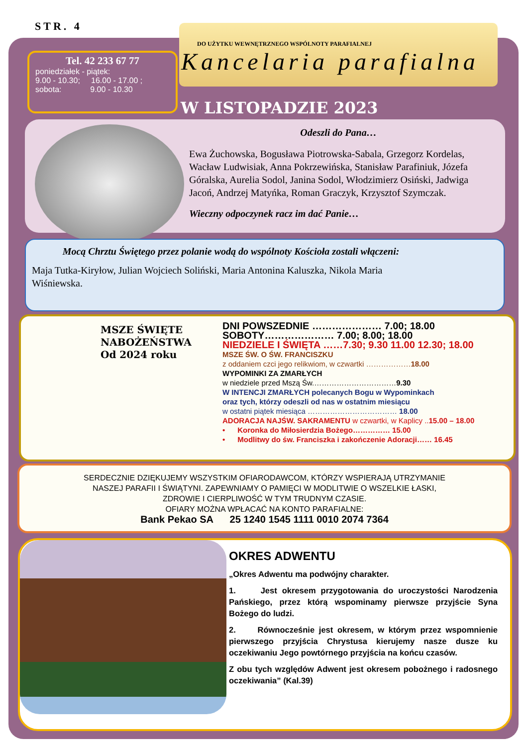STR. 4
Tel. 42 233 67 77
poniedziałek - piątek:
9.00 - 10.30; 16.00 - 17.00 ;
sobota: 9.00 - 10.30
DO UŻYTKU WEWNĘTRZNEGO WSPÓLNOTY PARAFIALNEJ
Kancelaria parafialna
W LISTOPADZIE 2023
Odeszli do Pana…
Ewa Żuchowska, Bogusława Piotrowska-Sabala, Grzegorz Kordelas, Wacław Ludwisiak, Anna Pokrzewińska, Stanisław Parafiniuk, Józefa Góralska, Aurelia Sodol, Janina Sodol, Włodzimierz Osiński, Jadwiga Jacoń, Andrzej Matyńka, Roman Graczyk, Krzysztof Szymczak.
Wieczny odpoczynek racz im dać Panie…
Mocą Chrztu Świętego przez polanie wodą do wspólnoty Kościoła zostali włączeni:
Maja Tutka-Kiryłow, Julian Wojciech Soliński, Maria Antonina Kaluszka, Nikola Maria Wiśniewska.
MSZE ŚWIĘTE
NABOŻEŃSTWA
Od 2024 roku
DNI POWSZEDNIE ………………… 7.00; 18.00
SOBOTY………………… 7.00; 8.00; 18.00
NIEDZIELE I ŚWIĘTA ……7.30; 9.30 11.00 12.30; 18.00
MSZE ŚW. O ŚW. FRANCISZKU
z oddaniem czci jego relikwiom, w czwartki ………………18.00
WYPOMINKI ZA ZMARŁYCH
w niedziele przed Mszą Św.……………………………9.30
W INTENCJI ZMARŁYCH polecanych Bogu w Wypominkach
oraz tych, którzy odeszli od nas w ostatnim miesiącu
w ostatni piątek miesiąca ……………………………… 18.00
ADORACJA NAJŚW. SAKRAMENTU w czwartki, w Kaplicy ..15.00 – 18.00
• Koronka do Miłosierdzia Bożego…………… 15.00
• Modlitwy do św. Franciszka i zakończenie Adoracji…… 16.45
SERDECZNIE DZIĘKUJEMY WSZYSTKIM OFIARODAWCOM, KTÓRZY WSPIERAJĄ UTRZYMANIE
NASZEJ PARAFII I ŚWIĄTYNI. ZAPEWNIAMY O PAMIĘCI W MODLITWIE O WSZELKIE ŁASKI,
ZDROWIE I CIERPLIWOŚĆ W TYM TRUDNYM CZASIE.
OFIARY MOŻNA WPŁACAĆ NA KONTO PARAFIALNE:
Bank Pekao SA 25 1240 1545 1111 0010 2074 7364
OKRES ADWENTU
„Okres Adwentu ma podwójny charakter.
1. Jest okresem przygotowania do uroczystości Narodzenia Pańskiego, przez którą wspominamy pierwsze przyjście Syna Bożego do ludzi.
2. Równocześnie jest okresem, w którym przez wspomnienie pierwszego przyjścia Chrystusa kierujemy nasze dusze ku oczekiwaniu Jego powtórnego przyjścia na końcu czasów.
Z obu tych względów Adwent jest okresem pobożnego i radosnego oczekiwania” (Kal.39)